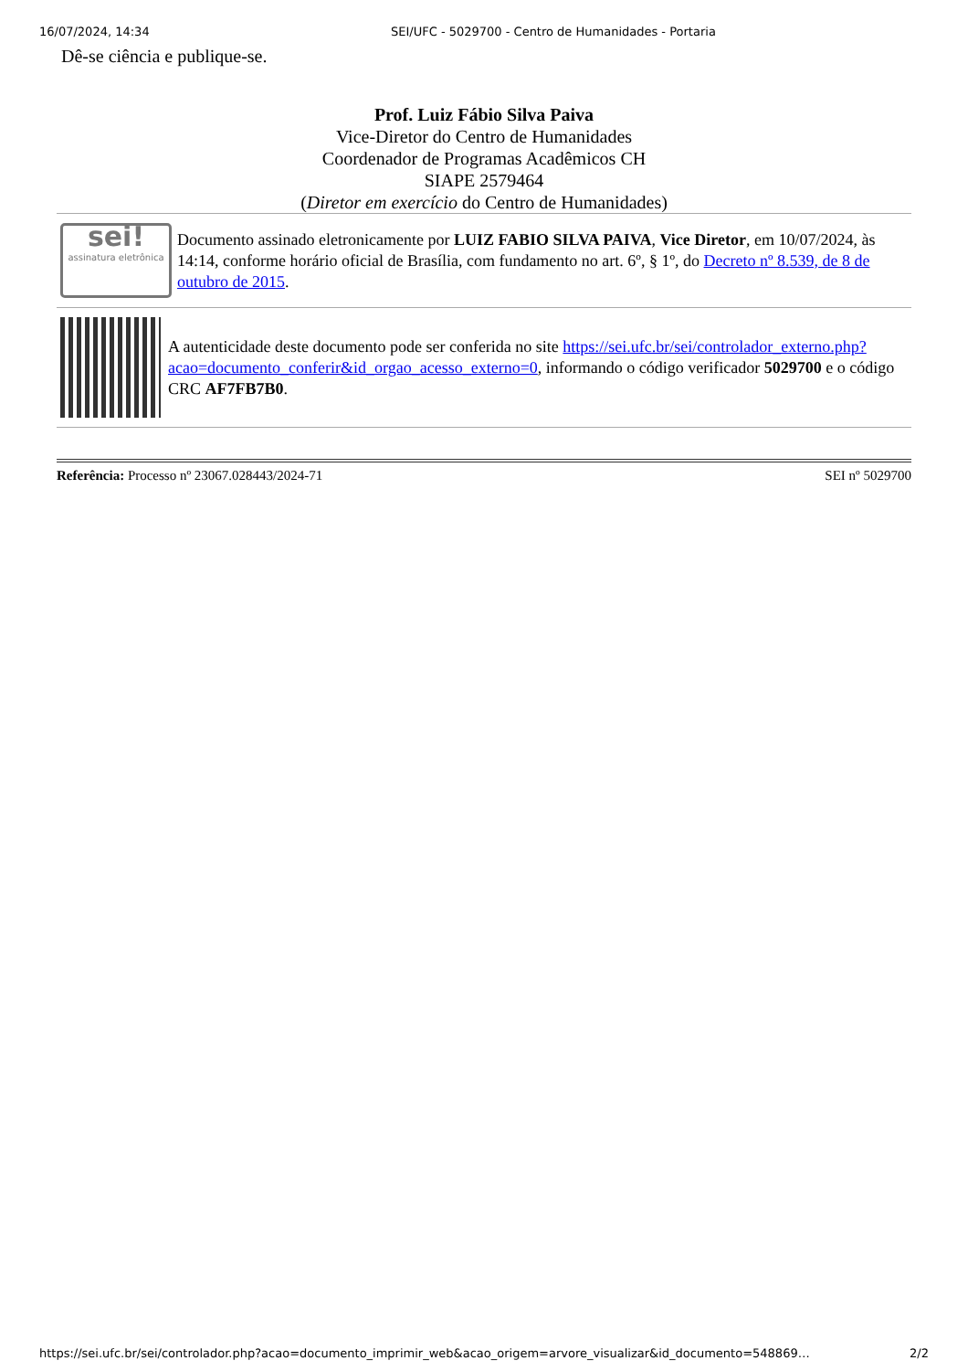16/07/2024, 14:34 SEI/UFC - 5029700 - Centro de Humanidades - Portaria
Dê-se ciência e publique-se.
Prof. Luiz Fábio Silva Paiva
Vice-Diretor do Centro de Humanidades
Coordenador de Programas Acadêmicos CH
SIAPE 2579464
(Diretor em exercício do Centro de Humanidades)
sei!
assinatura eletrônica
Documento assinado eletronicamente por LUIZ FABIO SILVA PAIVA, Vice Diretor, em 10/07/2024, às 14:14, conforme horário oficial de Brasília, com fundamento no art. 6º, § 1º, do Decreto nº 8.539, de 8 de outubro de 2015.
A autenticidade deste documento pode ser conferida no site https://sei.ufc.br/sei/controlador_externo.php?acao=documento_conferir&id_orgao_acesso_externo=0, informando o código verificador 5029700 e o código CRC AF7FB7B0.
Referência: Processo nº 23067.028443/2024-71 SEI nº 5029700
https://sei.ufc.br/sei/controlador.php?acao=documento_imprimir_web&acao_origem=arvore_visualizar&id_documento=548869… 2/2